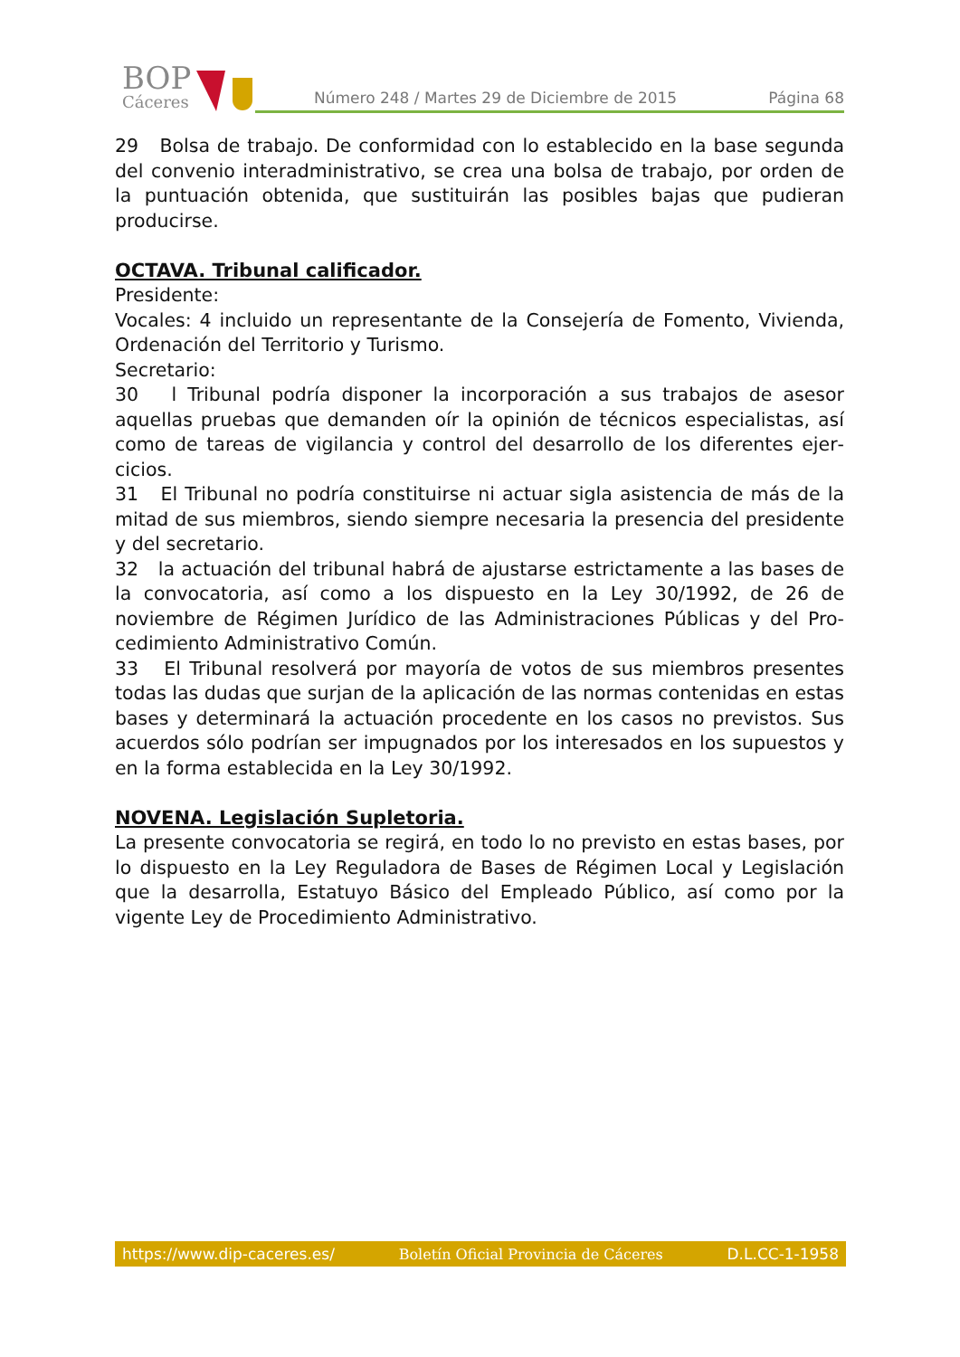BOP
Cáceres
Número 248 / Martes 29 de Diciembre de 2015 Página 68
29 Bolsa de trabajo. De conformidad con lo establecido en la base segunda del convenio interadministrativo, se crea una bolsa de trabajo, por orden de la puntuación obtenida, que sustituirán las posibles bajas que pudieran producirse.
OCTAVA. Tribunal calificador.
Presidente:
Vocales: 4 incluido un representante de la Consejería de Fomento, Vivienda, Ordenación del Territorio y Turismo.
Secretario:
30 l Tribunal podría disponer la incorporación a sus trabajos de asesor aquellas pruebas que demanden oír la opinión de técnicos especialistas, así como de tareas de vigilancia y control del desarrollo de los diferentes ejer­cicios.
31 El Tribunal no podría constituirse ni actuar sigla asistencia de más de la mitad de sus miembros, siendo siempre necesaria la presencia del presidente y del secretario.
32 la actuación del tribunal habrá de ajustarse estrictamente a las bases de la convocatoria, así como a los dispuesto en la Ley 30/1992, de 26 de noviembre de Régimen Jurídico de las Administraciones Públicas y del Pro­cedimiento Administrativo Común.
33 El Tribunal resolverá por mayoría de votos de sus miembros presentes todas las dudas que surjan de la aplicación de las normas contenidas en estas bases y determinará la actuación procedente en los casos no previstos. Sus acuerdos sólo podrían ser impugnados por los interesados en los supuestos y en la forma establecida en la Ley 30/1992.
NOVENA. Legislación Supletoria.
La presente convocatoria se regirá, en todo lo no previsto en estas bases, por lo dispuesto en la Ley Reguladora de Bases de Régimen Local y Legis­lación que la desarrolla, Estatuyo Básico del Empleado Público, así como por la vigente Ley de Procedimiento Administrativo.
https://www.dip-caceres.es/ Boletín Oficial Provincia de Cáceres D.L.CC-1-1958